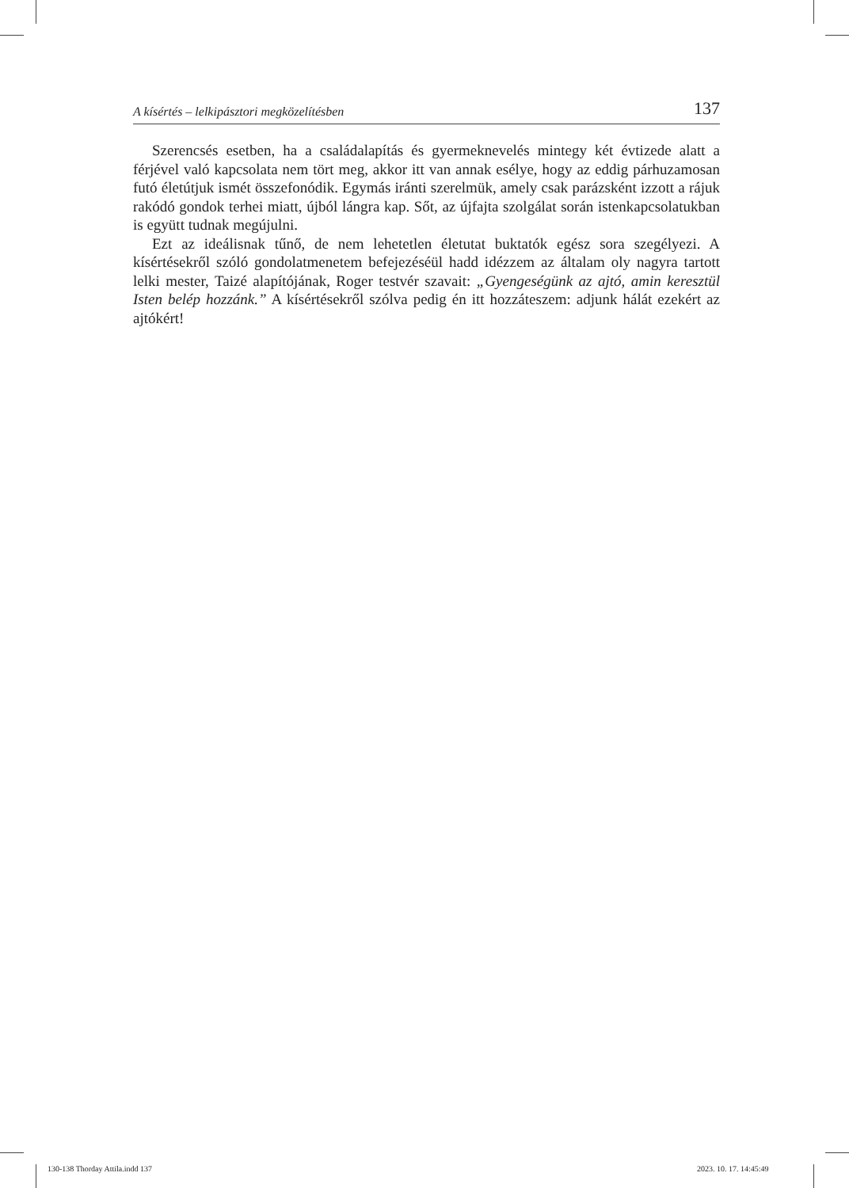A kísértés – lelkipásztori megközelítésben 137
Szerencsés esetben, ha a családalapítás és gyermeknevelés mintegy két évtizede alatt a férjével való kapcsolata nem tört meg, akkor itt van annak esélye, hogy az eddig párhuzamosan futó életútjuk ismét összefonódik. Egymás iránti szerelmük, amely csak parázsként izzott a rájuk rakódó gondok terhei miatt, újból lángra kap. Sőt, az újfajta szolgálat során istenkapcsolatukban is együtt tudnak megújulni.
Ezt az ideálisnak tűnő, de nem lehetetlen életutat buktatók egész sora szegélyezi. A kísértésekről szóló gondolatmenetem befejezéséül hadd idézzem az általam oly nagyra tartott lelki mester, Taizé alapítójának, Roger testvér szavait: „Gyengeségünk az ajtó, amin keresztül Isten belép hozzánk.” A kísértésekről szólva pedig én itt hozzáteszem: adjunk hálát ezekért az ajtókért!
130-138 Thorday Attila.indd 137
2023. 10. 17. 14:45:49